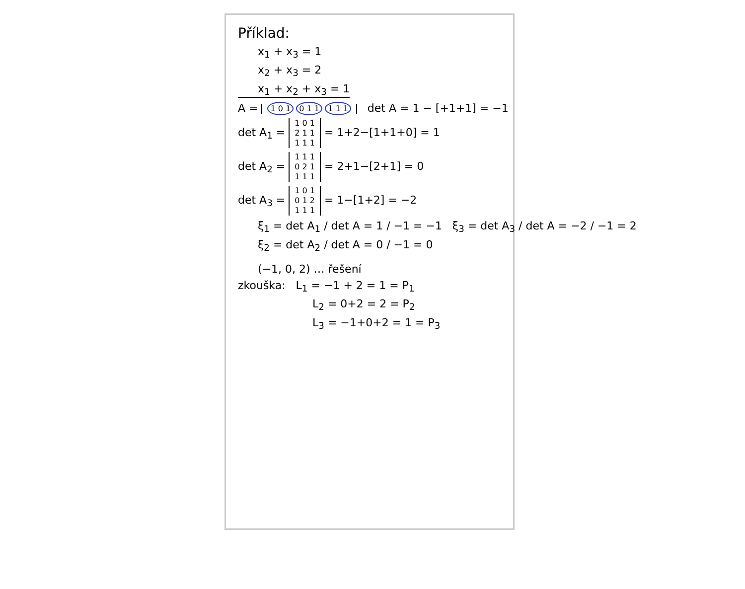Příklad:
x<sub>1</sub> + x<sub>3</sub> = 1
x<sub>2</sub> + x<sub>3</sub> = 2
x<sub>1</sub> + x<sub>2</sub> + x<sub>3</sub> = 1
A = 1 0 1 0 1 1 1 1 1 det A = 1 − [+1+1] = −1
det A<sub>1</sub> = 1 0 1
2 1 1
1 1 1 = 1+2−[1+1+0] = 1
det A<sub>2</sub> = 1 1 1
0 2 1
1 1 1 = 2+1−[2+1] = 0
det A<sub>3</sub> = 1 0 1
0 1 2
1 1 1 = 1−[1+2] = −2
ξ<sub>1</sub> = det A<sub>1</sub> / det A = 1 / −1 = −1 ξ<sub>3</sub> = det A<sub>3</sub> / det A = −2 / −1 = 2
ξ<sub>2</sub> = det A<sub>2</sub> / det A = 0 / −1 = 0
(−1, 0, 2) … řešení
zkouška: L<sub>1</sub> = −1 + 2 = 1 = P<sub>1</sub>
L<sub>2</sub> = 0+2 = 2 = P<sub>2</sub>
L<sub>3</sub> = −1+0+2 = 1 = P<sub>3</sub>